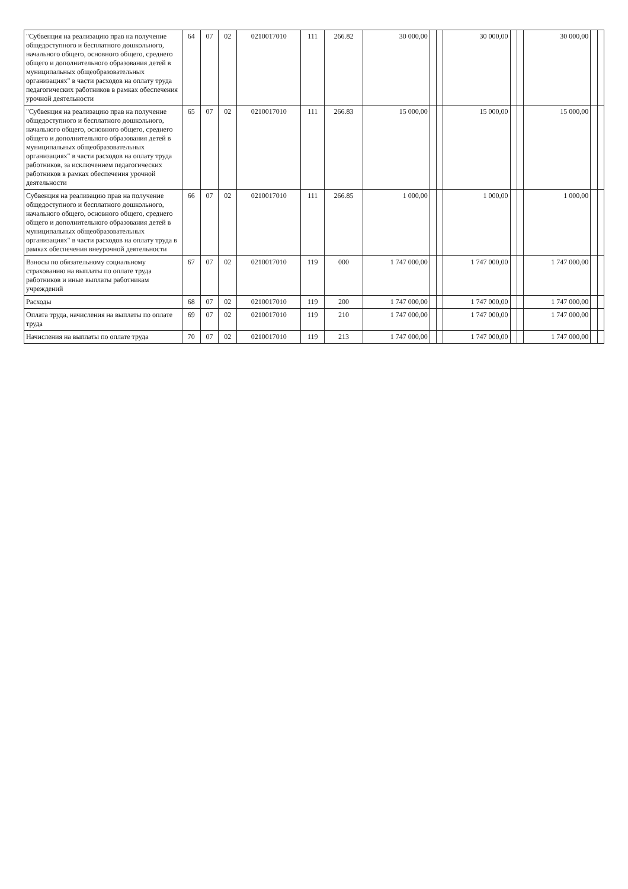| "Субвенция на реализацию прав на получение общедоступного и бесплатного дошкольного, начального общего, основного общего, среднего общего и дополнительного образования детей в муниципальных общеобразовательных организациях" в части расходов на оплату труда педагогических работников в рамках обеспечения урочной деятельности | 64 | 07 | 02 | 0210017010 | 111 | 266.82 | 30 000,00 | | | 30 000,00 | | | 30 000,00 | | |
| "Субвенция на реализацию прав на получение общедоступного и бесплатного дошкольного, начального общего, основного общего, среднего общего и дополнительного образования детей в муниципальных общеобразовательных организациях" в части расходов на оплату труда работников, за исключением педагогических работников в рамках обеспечения урочной деятельности | 65 | 07 | 02 | 0210017010 | 111 | 266.83 | 15 000,00 | | | 15 000,00 | | | 15 000,00 | | |
| Субвенция на реализацию прав на получение общедоступного и бесплатного дошкольного, начального общего, основного общего, среднего общего и дополнительного образования детей в муниципальных общеобразовательных организациях" в части расходов на оплату труда в рамках обеспечения внеурочной деятельности | 66 | 07 | 02 | 0210017010 | 111 | 266.85 | 1 000,00 | | | 1 000,00 | | | 1 000,00 | | |
| Взносы по обязательному социальному страхованию на выплаты по оплате труда работников и иные выплаты работникам учреждений | 67 | 07 | 02 | 0210017010 | 119 | 000 | 1 747 000,00 | | | 1 747 000,00 | | | 1 747 000,00 | | |
| Расходы | 68 | 07 | 02 | 0210017010 | 119 | 200 | 1 747 000,00 | | | 1 747 000,00 | | | 1 747 000,00 | | |
| Оплата труда, начисления на выплаты по оплате труда | 69 | 07 | 02 | 0210017010 | 119 | 210 | 1 747 000,00 | | | 1 747 000,00 | | | 1 747 000,00 | | |
| Начисления на выплаты по оплате труда | 70 | 07 | 02 | 0210017010 | 119 | 213 | 1 747 000,00 | | | 1 747 000,00 | | | 1 747 000,00 | | |